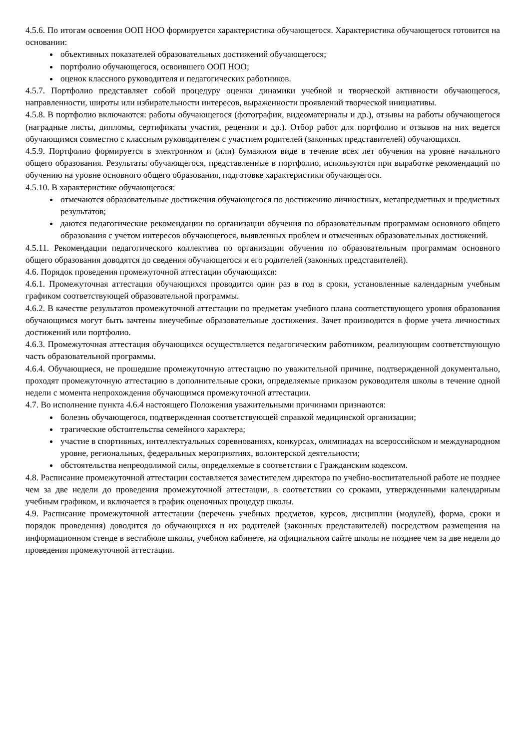4.5.6. По итогам освоения ООП НОО формируется характеристика обучающегося. Характеристика обучающегося готовится на основании:
объективных показателей образовательных достижений обучающегося;
портфолио обучающегося, освоившего ООП НОО;
оценок классного руководителя и педагогических работников.
4.5.7. Портфолио представляет собой процедуру оценки динамики учебной и творческой активности обучающегося, направленности, широты или избирательности интересов, выраженности проявлений творческой инициативы.
4.5.8. В портфолио включаются: работы обучающегося (фотографии, видеоматериалы и др.), отзывы на работы обучающегося (наградные листы, дипломы, сертификаты участия, рецензии и др.). Отбор работ для портфолио и отзывов на них ведется обучающимся совместно с классным руководителем с участием родителей (законных представителей) обучающихся.
4.5.9. Портфолио формируется в электронном и (или) бумажном виде в течение всех лет обучения на уровне начального общего образования. Результаты обучающегося, представленные в портфолио, используются при выработке рекомендаций по обучению на уровне основного общего образования, подготовке характеристики обучающегося.
4.5.10. В характеристике обучающегося:
отмечаются образовательные достижения обучающегося по достижению личностных, метапредметных и предметных результатов;
даются педагогические рекомендации по организации обучения по образовательным программам основного общего образования с учетом интересов обучающегося, выявленных проблем и отмеченных образовательных достижений.
4.5.11. Рекомендации педагогического коллектива по организации обучения по образовательным программам основного общего образования доводятся до сведения обучающегося и его родителей (законных представителей).
4.6. Порядок проведения промежуточной аттестации обучающихся:
4.6.1. Промежуточная аттестация обучающихся проводится один раз в год в сроки, установленные календарным учебным графиком соответствующей образовательной программы.
4.6.2. В качестве результатов промежуточной аттестации по предметам учебного плана соответствующего уровня образования обучающимся могут быть зачтены внеучебные образовательные достижения. Зачет производится в форме учета личностных достижений или портфолио.
4.6.3. Промежуточная аттестация обучающихся осуществляется педагогическим работником, реализующим соответствующую часть образовательной программы.
4.6.4. Обучающиеся, не прошедшие промежуточную аттестацию по уважительной причине, подтвержденной документально, проходят промежуточную аттестацию в дополнительные сроки, определяемые приказом руководителя школы в течение одной недели с момента непрохождения обучающимся промежуточной аттестации.
4.7. Во исполнение пункта 4.6.4 настоящего Положения уважительными причинами признаются:
болезнь обучающегося, подтвержденная соответствующей справкой медицинской организации;
трагические обстоятельства семейного характера;
участие в спортивных, интеллектуальных соревнованиях, конкурсах, олимпиадах на всероссийском и международном уровне, региональных, федеральных мероприятиях, волонтерской деятельности;
обстоятельства непреодолимой силы, определяемые в соответствии с Гражданским кодексом.
4.8. Расписание промежуточной аттестации составляется заместителем директора по учебно-воспитательной работе не позднее чем за две недели до проведения промежуточной аттестации, в соответствии со сроками, утвержденными календарным учебным графиком, и включается в график оценочных процедур школы.
4.9. Расписание промежуточной аттестации (перечень учебных предметов, курсов, дисциплин (модулей), форма, сроки и порядок проведения) доводится до обучающихся и их родителей (законных представителей) посредством размещения на информационном стенде в вестибюле школы, учебном кабинете, на официальном сайте школы не позднее чем за две недели до проведения промежуточной аттестации.